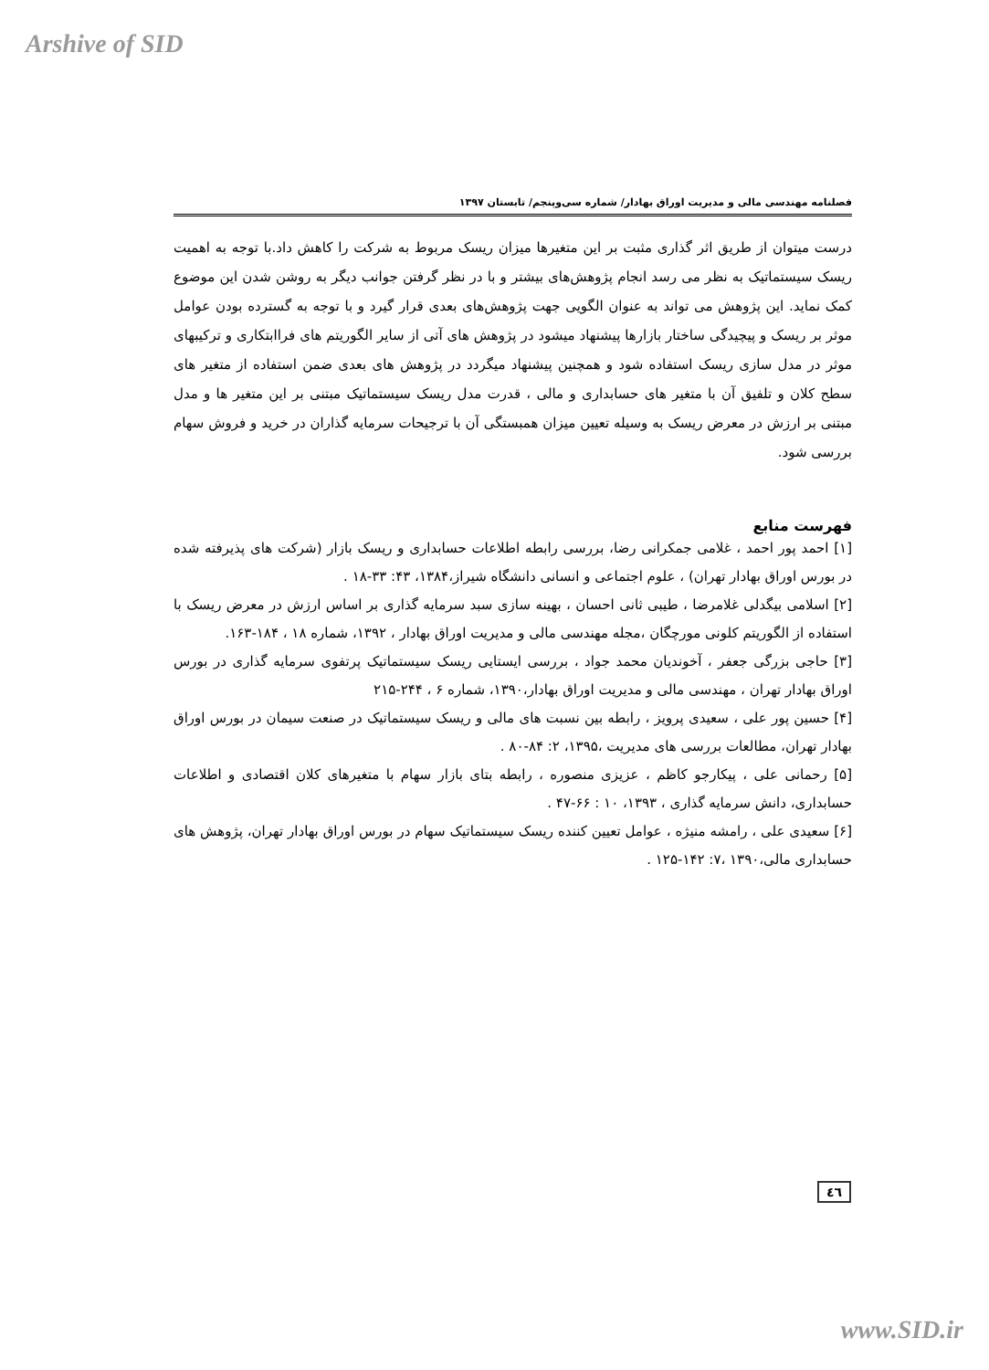Arshive of SID
فصلنامه مهندسی مالی و مدیریت اوراق بهادار/ شماره سی‌وپنجم/ تابستان ۱۳۹۷
درست میتوان از طریق اثر گذاری مثبت بر این متغیرها میزان ریسک مربوط به شرکت را کاهش داد.با توجه به اهمیت ریسک سیستماتیک به نظر می رسد انجام پژوهش‌های بیشتر و با در نظر گرفتن جوانب دیگر به روشن شدن این موضوع کمک نماید. این پژوهش می تواند به عنوان الگویی جهت پژوهش‌های بعدی قرار گیرد و با توجه به گسترده بودن عوامل موثر بر ریسک و پیچیدگی ساختار بازارها پیشنهاد میشود در پژوهش های آتی از سایر الگوریتم های فراابتکاری و ترکیبهای موثر در مدل سازی ریسک استفاده شود و همچنین پیشنهاد میگردد در پژوهش های بعدی ضمن استفاده از متغیر های سطح کلان و تلفیق آن با متغیر های حسابداری و مالی ، قدرت مدل ریسک سیستماتیک مبتنی بر این متغیر ها و مدل مبتنی بر ارزش در معرض ریسک به وسیله تعیین میزان همبستگی آن با ترجیحات سرمایه گذاران در خرید و فروش سهام بررسی شود.
فهرست منابع
[۱] احمد پور احمد ، غلامی جمکرانی رضا، بررسی رابطه اطلاعات حسابداری و ریسک بازار (شرکت های پذیرفته شده در بورس اوراق بهادار تهران) ، علوم اجتماعی و انسانی دانشگاه شیراز،۱۳۸۴، ۴۳: ۳۳-۱۸ .
[۲] اسلامی بیگدلی غلامرضا ، طیبی ثانی احسان ، بهینه سازی سبد سرمایه گذاری بر اساس ارزش در معرض ریسک با استفاده از الگوریتم کلونی مورچگان ،مجله مهندسی مالی و مدیریت اوراق بهادار ، ۱۳۹۲، شماره ۱۸ ، ۱۸۴-۱۶۳.
[۳] حاجی بزرگی جعفر ، آخوندیان محمد جواد ، بررسی ایستایی ریسک سیستماتیک پرتفوی سرمایه گذاری در بورس اوراق بهادار تهران ، مهندسی مالی و مدیریت اوراق بهادار،۱۳۹۰، شماره ۶ ، ۲۴۴-۲۱۵
[۴] حسین پور علی ، سعیدی پرویز ، رابطه بین نسبت های مالی و ریسک سیستماتیک در صنعت سیمان در بورس اوراق بهادار تهران، مطالعات بررسی های مدیریت ،۱۳۹۵، ۲: ۸۴-۸۰ .
[۵] رحمانی علی ، پیکارجو کاظم ، عزیزی منصوره ، رابطه بتای بازار سهام با متغیرهای کلان اقتصادی و اطلاعات حسابداری، دانش سرمایه گذاری ، ۱۳۹۳، ۱۰ : ۶۶-۴۷ .
[۶] سعیدی علی ، رامشه منیژه ، عوامل تعیین کننده ریسک سیستماتیک سهام در بورس اوراق بهادار تهران، پژوهش های حسابداری مالی،۱۳۹۰ ،۷: ۱۴۲-۱۲۵ .
٤٦
www.SID.ir